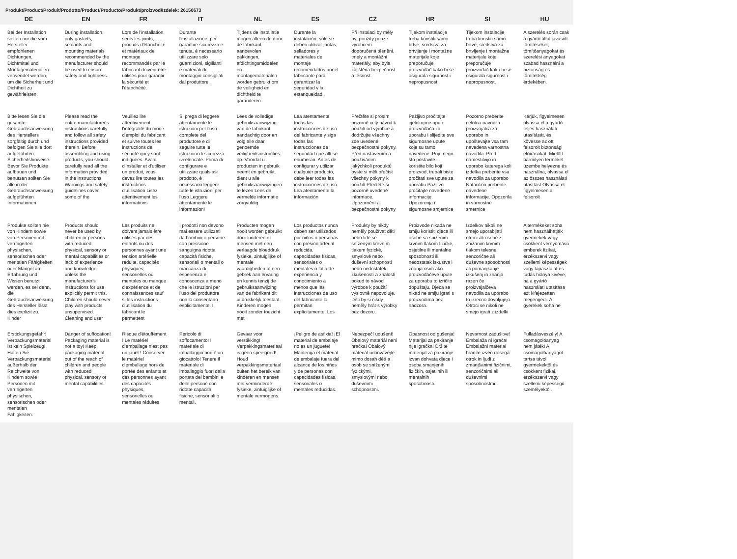Produkt/Product/Produit/Prodotto/Product/Producto/Produkt/proizvod/Izdelek: 26150673
| DE | EN | FR | IT | NL | ES | CZ | HR | SI | HU |
| --- | --- | --- | --- | --- | --- | --- | --- | --- | --- |
| Bei der Installation sollten nur die vom Hersteller empfohlenen Dichtungen, Dichtmittel und Montagematerialien verwendet werden, um die Sicherheit und Dichtheit zu gewährleisten. | During installation, only gaskets, sealants and mounting materials recommended by the manufacturer should be used to ensure safety and tightness. | Lors de l'installation, seuls les joints, produits d'étanchéité et matériaux de montage recommandés par le fabricant doivent être utilisés pour garantir la sécurité et l'étanchéité. | Durante l'installazione, per garantire sicurezza e tenuta, è necessario utilizzare solo guarnizioni, sigillanti e materiali di montaggio consigliati dal produttore. | Tijdens de installatie mogen alleen de door de fabrikant aanbevolen pakkingen, afdichtingsmiddelen en montagematerialen worden gebruikt om de veiligheid en dichtheid te garanderen. | Durante la instalación, solo se deben utilizar juntas, selladores y materiales de montaje recomendados por el fabricante para garantizar la seguridad y la estanqueidad. | Při instalaci by měly být použity pouze výrobcem doporučená těsnění, tmely a montážní materiály, aby byla zajištěna bezpečnost a těsnost. | Tijekom instalacije treba koristiti samo brtve, sredstva za brtvljenje i montažne materijale koje preporučuje proizvođač kako bi se osigurala sigurnost i nepropusnost. | Tijekom instalacije treba koristiti samo brtve, sredstva za brtvljenje i montažne materijale koje preporučuje proizvođač kako bi se osigurala sigurnost i nepropusnost. | A szerelés során csak a gyártó által javasolt tömítéseket, tömítőanyagokat és szerelési anyagokat szabad használni a biztonság és tömítettség érdekében. |
| Bitte lesen Sie die gesamte Gebrauchsanweisung des Herstellers sorgfältig durch und befolgen Sie alle dort aufgeführten Sicherheitshinweise. Bevor Sie Produkte aufbauen und benutzen sollten Sie alle in der Gebrauchsanweisung aufgeführten Informationen | Please read the entire manufacturer's instructions carefully and follow all safety instructions provided therein. Before assembling and using products, you should carefully read all the information provided in the instructions. Warnings and safety guidelines cover some of the | Veuillez lire attentivement l'intégralité du mode d'emploi du fabricant et suivre toutes les instructions de sécurité qui y sont indiquées. Avant d'installer et d'utiliser un produit, vous devez lire toutes les instructions d'utilisation Lisez attentivement les informations | Si prega di leggere attentamente le istruzioni per l'uso complete del produttore e di seguire tutte le istruzioni di sicurezza ivi elencate. Prima di configurare e utilizzare qualsiasi prodotto, è necessario leggere tutte le istruzioni per l'uso Leggere attentamente le informazioni | Lees de volledige gebruiksaanwijzing van de fabrikant aandachtig door en volg alle daar genoemde veiligheidsinstructies op. Voordat u producten in gebruik neemt en gebruikt, dient u alle gebruiksaanwijzingen te lezen Lees de vermelde informatie zorgvuldig | Lea atentamente todas las instrucciones de uso del fabricante y siga todas las instrucciones de seguridad que allí se enumeran. Antes de configurar y utilizar cualquier producto, debe leer todas las instrucciones de uso. Lea atentamente la información | Přečtěte si prosím pozorně celý návod k použití od výrobce a dodržujte všechny zde uvedené bezpečnostní pokyny. Před nastavením a používáním jakýchkoli produktů byste si měli přečíst všechny pokyny k použití Přečtěte si pozorně uvedené informace. Upozornění a bezpečnostní pokyny | Pažljivo pročitajte cjelokupne upute proizvođača za uporabu i slijedite sve sigurnosne upute koje su tamo navedene. Prije nego što postavite i koristite bilo koji proizvod, trebali biste pročitati sve upute za uporabu Pažljivo pročitajte navedene informacije. Upozorenja i sigurnosne smjernice | Pozorno preberite celotna navodila proizvajalca za uporabo in upoštevajte vsa tam navedena varnostna navodila. Pred namestitvijo in uporabo katerega koli izdelka preberite vsa navodila za uporabo Natančno preberite navedene informacije. Opozorila in varnostne smernice | Kérjük, figyelmesen olvassa el a gyártó teljes használati utasítását, és kövesse az ott felsorolt biztonsági előírásokat. Mielőtt bármilyen terméket üzembe helyezne és használna, olvassa el az összes használati utasítást Olvassa el figyelmesen a felsorolt |
| Produkte sollten nie von Kindern sowie von Personen mit verringerten physischen, sensorischen oder mentalen Fähigkeiten oder Mangel an Erfahrung und Wissen benutzt werden, es sei denn, die Gebrauchsanweisung des Hersteller lässt dies explizit zu. Kinder | Products should never be used by children or persons with reduced physical, sensory or mental capabilities or lack of experience and knowledge, unless the manufacturer's instructions for use explicitly permit this. Children should never play with products unsupervised. Cleaning and user | Les produits ne doivent jamais être utilisés par des enfants ou des personnes ayant une tension artérielle réduite. capacités physiques, sensorielles ou mentales ou manque d'expérience et de connaissances sauf si les instructions d'utilisation du fabricant le permettent | I prodotti non devono mai essere utilizzati da bambini o persone con pressione sanguigna ridotta capacità fisiche, sensoriali o mentali o mancanza di esperienza e conoscenza a meno che le istruzioni per l'uso del produttore non lo consentano esplicitamente. I | Producten mogen nooit worden gebruikt door kinderen of mensen met een verlaagde bloeddruk fysieke, zintuiglijke of mentale vaardigheden of een gebrek aan ervaring en kennis tenzij de gebruiksaanwijzing van de fabrikant dit uitdrukkelijk toestaat. Kinderen mogen nooit zonder toezicht met | Los productos nunca deben ser utilizados por niños o personas con presión arterial reducida. capacidades físicas, sensoriales o mentales o falta de experiencia y conocimiento a menos que las instrucciones de uso del fabricante lo permitan explícitamente. Los | Produkty by nikdy neměly používat děti nebo lidé se sníženým krevním tlakem fyzické, smyslové nebo duševní schopnosti nebo nedostatek zkušeností a znalostí pokud to návod výrobce k použití výslovně nepovoluje. Děti by si nikdy neměly hrát s výrobky bez dozoru. | Proizvode nikada ne smiju koristiti djeca ili osobe sa sniženim krvnim tlakom fizičke, osjetilne ili mentalne sposobnosti ili nedostatak iskustva i znanja osim ako proizvođačeve upute za uporabu to izričito dopuštaju. Djeca se nikad ne smiju igrati s proizvodima bez nadzora. | Izdelkov nikoli ne smejo uporabljati otroci ali osebe z znižanim krvnim tlakom telesne, senzorične ali duševne sposobnosti ali pomanjkanje izkušenj in znanja razen če proizvajalčeva navodila za uporabo to izrecno dovoljujejo. Otroci se nikoli ne smejo igrati z izdelki | A termékeket soha nem használhatják gyermekek vagy csökkent vérnyomású emberek fizikai, érzékszervi vagy szellemi képességek vagy tapasztalat és tudás hiánya kivéve, ha a gyártó használati utasítása ezt kifejezetten megengedi. A gyerekek soha ne |
| Erstickungsgefahr! Verpackungsmaterial ist kein Spielzeug! Halten Sie Verpackungsmaterial außerhalb der Reichweite von Kindern sowie Personen mit verringerten physischen, sensorischen oder mentalen Fähigkeiten. | Danger of suffocation! Packaging material is not a toy! Keep packaging material out of the reach of children and people with reduced physical, sensory or mental capabilities. | Risque d'étouffement ! Le matériel d’emballage n’est pas un jouet ! Conserver le matériel d'emballage hors de portée des enfants et des personnes ayant des capacités physiques, sensorielles ou mentales réduites. | Pericolo di soffocamento! Il materiale di imballaggio non è un giocattolo! Tenere il materiale di imballaggio fuori dalla portata dei bambini e delle persone con ridotte capacità fisiche, sensoriali o mentali. | Gevaar voor verstikking! Verpakkingsmateriaal is geen speelgoed! Houd verpakkingsmateriaal buiten het bereik van kinderen en mensen met verminderde fysieke, zintuiglijke of mentale vermogens. | ¡Peligro de asfixia! ¡El material de embalaje no es un juguete! Mantenga el material de embalaje fuera del alcance de los niños y de personas con capacidades físicas, sensoriales o mentales reducidas. | Nebezpečí udušení! Obalový materiál není hračka! Obalový materiál uchovávejte mimo dosah dětí a osob se sníženými fyzickými, smyslovými nebo duševními schopnostmi. | Opasnost od gušenja! Materijal za pakiranje nije igračka! Držite materijal za pakiranje izvan dohvata djece i osoba smanjenih fizičkih, osjetilnih ili mentalnih sposobnosti. | Nevarnost zadušitve! Embalaža ni igrača! Embalažni material hranite izven dosega otrok in ljudi z zmanjšanimi fizičnimi, senzoričnimi ali duševnimi sposobnostmi. | Fulladásveszély! A csomagolóanyag nem játék! A csomagolóanyagot tartsa távol gyermekektől és csökkent fizikai, érzékszervi vagy szellemi képességű személyektől. |